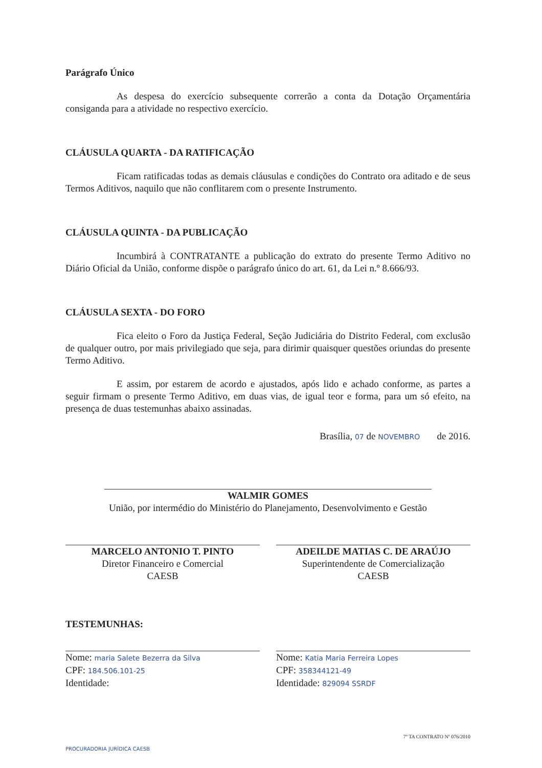Parágrafo Único
As despesa do exercício subsequente correrão a conta da Dotação Orçamentária consiganda para a atividade no respectivo exercício.
CLÁUSULA QUARTA - DA RATIFICAÇÃO
Ficam ratificadas todas as demais cláusulas e condições do Contrato ora aditado e de seus Termos Aditivos, naquilo que não conflitarem com o presente Instrumento.
CLÁUSULA QUINTA - DA PUBLICAÇÃO
Incumbirá à CONTRATANTE a publicação do extrato do presente Termo Aditivo no Diário Oficial da União, conforme dispõe o parágrafo único do art. 61, da Lei n.º 8.666/93.
CLÁUSULA SEXTA - DO FORO
Fica eleito o Foro da Justiça Federal, Seção Judiciária do Distrito Federal, com exclusão de qualquer outro, por mais privilegiado que seja, para dirimir quaisquer questões oriundas do presente Termo Aditivo.
E assim, por estarem de acordo e ajustados, após lido e achado conforme, as partes a seguir firmam o presente Termo Aditivo, em duas vias, de igual teor e forma, para um só efeito, na presença de duas testemunhas abaixo assinadas.
Brasília, 07 de NOVEMBRO de 2016.
WALMIR GOMES
União, por intermédio do Ministério do Planejamento, Desenvolvimento e Gestão
MARCELO ANTONIO T. PINTO
Diretor Financeiro e Comercial
CAESB
ADEILDE MATIAS C. DE ARAÚJO
Superintendente de Comercialização
CAESB
TESTEMUNHAS:
Nome: maria Salete Bezerra da Silva
CPF: 184.506.101-25
Identidade:
Nome: Katia Maria Ferreira Lopes
CPF: 358344121-49
Identidade: 829094 SSRDF
7º TA CONTRATO Nº 076/2010
PROCURADORIA JURÍDICA CAESB